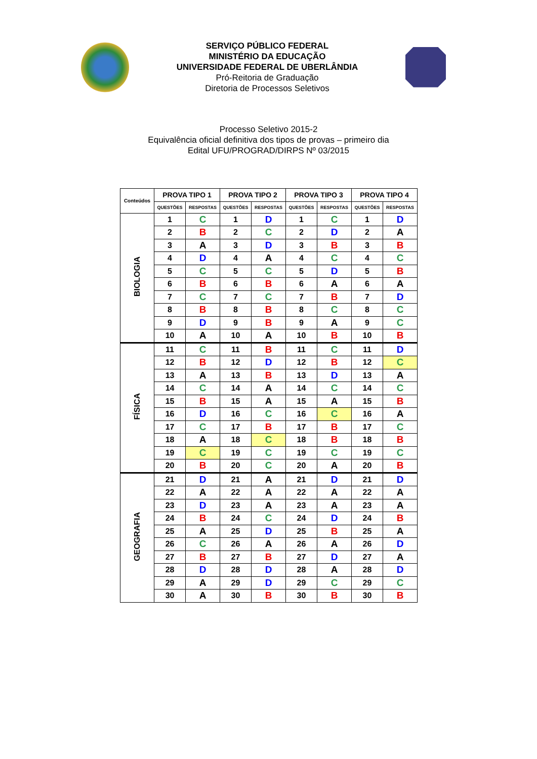SERVIÇO PÚBLICO FEDERAL
MINISTÉRIO DA EDUCAÇÃO
UNIVERSIDADE FEDERAL DE UBERLÂNDIA
Pró-Reitoria de Graduação
Diretoria de Processos Seletivos
Processo Seletivo 2015-2
Equivalência oficial definitiva dos tipos de provas – primeiro dia
Edital UFU/PROGRAD/DIRPS Nº 03/2015
| Conteúdos | PROVA TIPO 1 | | PROVA TIPO 2 | | PROVA TIPO 3 | | PROVA TIPO 4 | |
| --- | --- | --- | --- | --- | --- | --- | --- | --- |
| | QUESTÕES | RESPOSTAS | QUESTÕES | RESPOSTAS | QUESTÕES | RESPOSTAS | QUESTÕES | RESPOSTAS |
| BIOLOGIA | 1 | C | 1 | D | 1 | C | 1 | D |
| | 2 | B | 2 | C | 2 | D | 2 | A |
| | 3 | A | 3 | D | 3 | B | 3 | B |
| | 4 | D | 4 | A | 4 | C | 4 | C |
| | 5 | C | 5 | C | 5 | D | 5 | B |
| | 6 | B | 6 | B | 6 | A | 6 | A |
| | 7 | C | 7 | C | 7 | B | 7 | D |
| | 8 | B | 8 | B | 8 | C | 8 | C |
| | 9 | D | 9 | B | 9 | A | 9 | C |
| | 10 | A | 10 | A | 10 | B | 10 | B |
| FÍSICA | 11 | C | 11 | B | 11 | C | 11 | D |
| | 12 | B | 12 | D | 12 | B | 12 | C |
| | 13 | A | 13 | B | 13 | D | 13 | A |
| | 14 | C | 14 | A | 14 | C | 14 | C |
| | 15 | B | 15 | A | 15 | A | 15 | B |
| | 16 | D | 16 | C | 16 | C | 16 | A |
| | 17 | C | 17 | B | 17 | B | 17 | C |
| | 18 | A | 18 | C | 18 | B | 18 | B |
| | 19 | C | 19 | C | 19 | C | 19 | C |
| | 20 | B | 20 | C | 20 | A | 20 | B |
| GEOGRAFIA | 21 | D | 21 | A | 21 | D | 21 | D |
| | 22 | A | 22 | A | 22 | A | 22 | A |
| | 23 | D | 23 | A | 23 | A | 23 | A |
| | 24 | B | 24 | C | 24 | D | 24 | B |
| | 25 | A | 25 | D | 25 | B | 25 | A |
| | 26 | C | 26 | A | 26 | A | 26 | D |
| | 27 | B | 27 | B | 27 | D | 27 | A |
| | 28 | D | 28 | D | 28 | A | 28 | D |
| | 29 | A | 29 | D | 29 | C | 29 | C |
| | 30 | A | 30 | B | 30 | B | 30 | B |